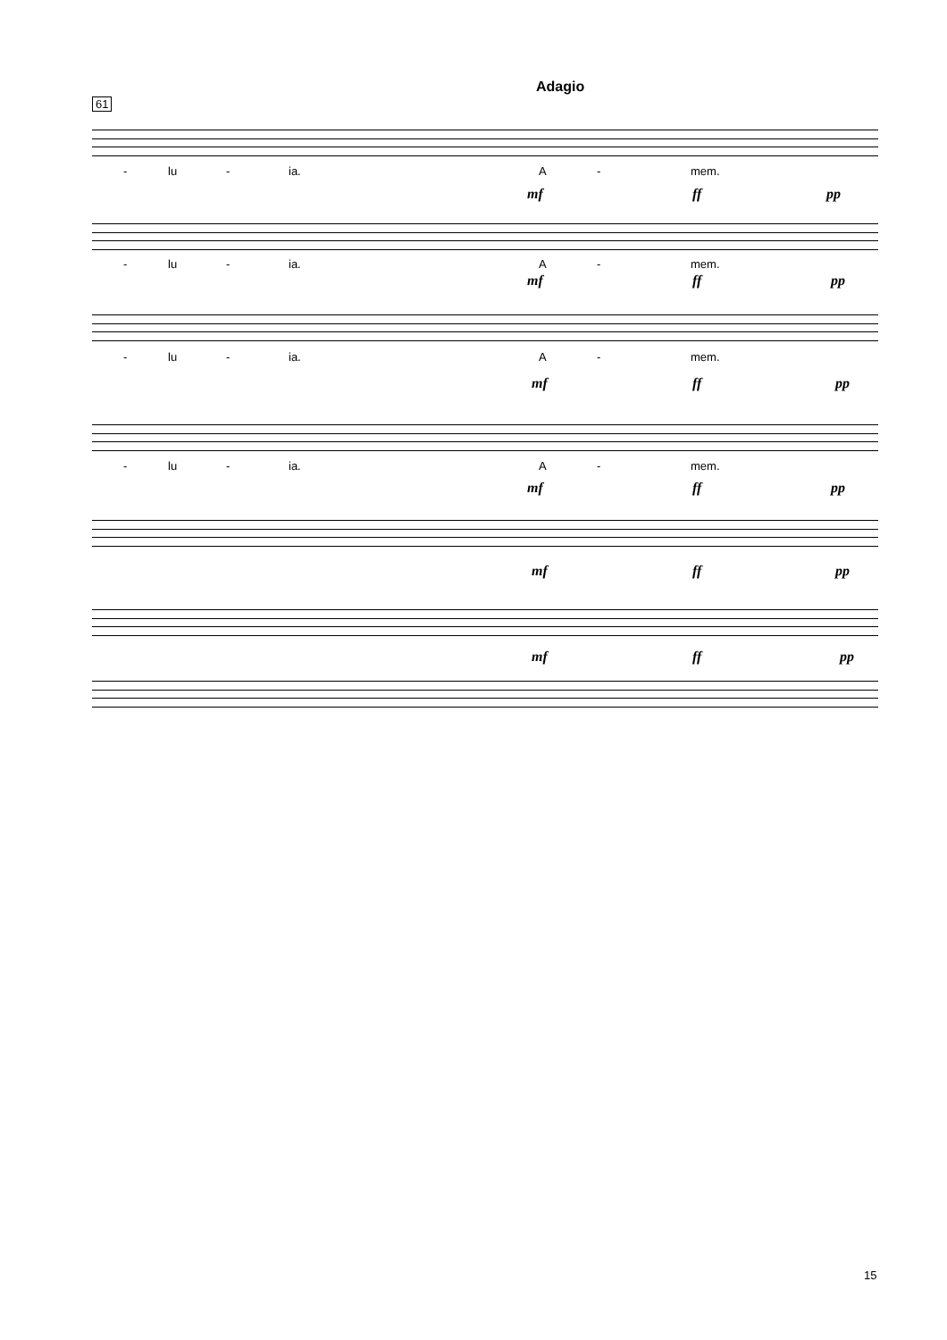Adagio
61
- lu - ia. A - mem.
mf ff pp
- lu - ia. A - mem.
mf ff pp
- lu - ia. A - mem.
mf ff pp
- lu - ia. A - mem.
mf ff pp
mf ff pp
mf ff pp
15